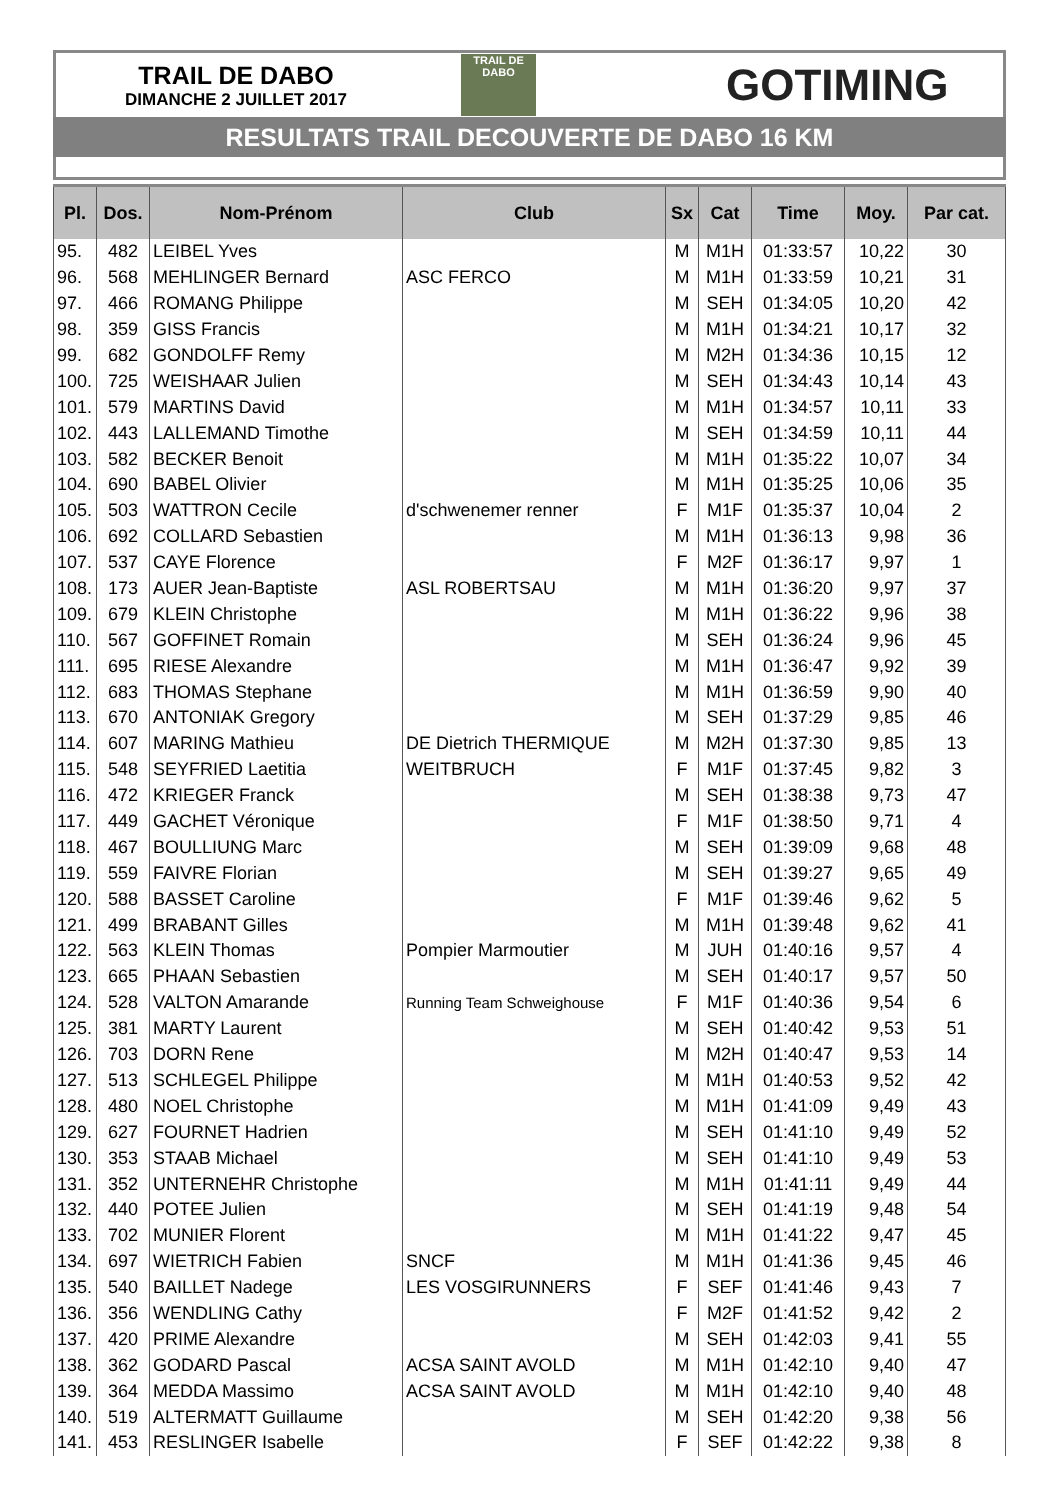TRAIL DE DABO
DIMANCHE 2 JUILLET 2017
TRAIL DE
DABO
GOTIMING
RESULTATS TRAIL DECOUVERTE DE DABO 16 KM
| Pl. | Dos. | Nom-Prénom | Club | Sx | Cat | Time | Moy. | Par cat. |
| --- | --- | --- | --- | --- | --- | --- | --- | --- |
| 95. | 482 | LEIBEL Yves | | M | M1H | 01:33:57 | 10,22 | 30 |
| 96. | 568 | MEHLINGER Bernard | ASC FERCO | M | M1H | 01:33:59 | 10,21 | 31 |
| 97. | 466 | ROMANG Philippe | | M | SEH | 01:34:05 | 10,20 | 42 |
| 98. | 359 | GISS Francis | | M | M1H | 01:34:21 | 10,17 | 32 |
| 99. | 682 | GONDOLFF Remy | | M | M2H | 01:34:36 | 10,15 | 12 |
| 100. | 725 | WEISHAAR Julien | | M | SEH | 01:34:43 | 10,14 | 43 |
| 101. | 579 | MARTINS David | | M | M1H | 01:34:57 | 10,11 | 33 |
| 102. | 443 | LALLEMAND Timothe | | M | SEH | 01:34:59 | 10,11 | 44 |
| 103. | 582 | BECKER Benoit | | M | M1H | 01:35:22 | 10,07 | 34 |
| 104. | 690 | BABEL Olivier | | M | M1H | 01:35:25 | 10,06 | 35 |
| 105. | 503 | WATTRON Cecile | d'schwenemer renner | F | M1F | 01:35:37 | 10,04 | 2 |
| 106. | 692 | COLLARD Sebastien | | M | M1H | 01:36:13 | 9,98 | 36 |
| 107. | 537 | CAYE Florence | | F | M2F | 01:36:17 | 9,97 | 1 |
| 108. | 173 | AUER Jean-Baptiste | ASL ROBERTSAU | M | M1H | 01:36:20 | 9,97 | 37 |
| 109. | 679 | KLEIN Christophe | | M | M1H | 01:36:22 | 9,96 | 38 |
| 110. | 567 | GOFFINET Romain | | M | SEH | 01:36:24 | 9,96 | 45 |
| 111. | 695 | RIESE Alexandre | | M | M1H | 01:36:47 | 9,92 | 39 |
| 112. | 683 | THOMAS Stephane | | M | M1H | 01:36:59 | 9,90 | 40 |
| 113. | 670 | ANTONIAK Gregory | | M | SEH | 01:37:29 | 9,85 | 46 |
| 114. | 607 | MARING Mathieu | DE Dietrich THERMIQUE | M | M2H | 01:37:30 | 9,85 | 13 |
| 115. | 548 | SEYFRIED Laetitia | WEITBRUCH | F | M1F | 01:37:45 | 9,82 | 3 |
| 116. | 472 | KRIEGER Franck | | M | SEH | 01:38:38 | 9,73 | 47 |
| 117. | 449 | GACHET Véronique | | F | M1F | 01:38:50 | 9,71 | 4 |
| 118. | 467 | BOULLIUNG Marc | | M | SEH | 01:39:09 | 9,68 | 48 |
| 119. | 559 | FAIVRE Florian | | M | SEH | 01:39:27 | 9,65 | 49 |
| 120. | 588 | BASSET Caroline | | F | M1F | 01:39:46 | 9,62 | 5 |
| 121. | 499 | BRABANT Gilles | | M | M1H | 01:39:48 | 9,62 | 41 |
| 122. | 563 | KLEIN Thomas | Pompier Marmoutier | M | JUH | 01:40:16 | 9,57 | 4 |
| 123. | 665 | PHAAN Sebastien | | M | SEH | 01:40:17 | 9,57 | 50 |
| 124. | 528 | VALTON Amarande | Running Team Schweighouse | F | M1F | 01:40:36 | 9,54 | 6 |
| 125. | 381 | MARTY Laurent | | M | SEH | 01:40:42 | 9,53 | 51 |
| 126. | 703 | DORN Rene | | M | M2H | 01:40:47 | 9,53 | 14 |
| 127. | 513 | SCHLEGEL Philippe | | M | M1H | 01:40:53 | 9,52 | 42 |
| 128. | 480 | NOEL Christophe | | M | M1H | 01:41:09 | 9,49 | 43 |
| 129. | 627 | FOURNET Hadrien | | M | SEH | 01:41:10 | 9,49 | 52 |
| 130. | 353 | STAAB Michael | | M | SEH | 01:41:10 | 9,49 | 53 |
| 131. | 352 | UNTERNEHR Christophe | | M | M1H | 01:41:11 | 9,49 | 44 |
| 132. | 440 | POTEE Julien | | M | SEH | 01:41:19 | 9,48 | 54 |
| 133. | 702 | MUNIER Florent | | M | M1H | 01:41:22 | 9,47 | 45 |
| 134. | 697 | WIETRICH Fabien | SNCF | M | M1H | 01:41:36 | 9,45 | 46 |
| 135. | 540 | BAILLET Nadege | LES VOSGIRUNNERS | F | SEF | 01:41:46 | 9,43 | 7 |
| 136. | 356 | WENDLING Cathy | | F | M2F | 01:41:52 | 9,42 | 2 |
| 137. | 420 | PRIME Alexandre | | M | SEH | 01:42:03 | 9,41 | 55 |
| 138. | 362 | GODARD Pascal | ACSA SAINT AVOLD | M | M1H | 01:42:10 | 9,40 | 47 |
| 139. | 364 | MEDDA Massimo | ACSA SAINT AVOLD | M | M1H | 01:42:10 | 9,40 | 48 |
| 140. | 519 | ALTERMATT Guillaume | | M | SEH | 01:42:20 | 9,38 | 56 |
| 141. | 453 | RESLINGER Isabelle | | F | SEF | 01:42:22 | 9,38 | 8 |